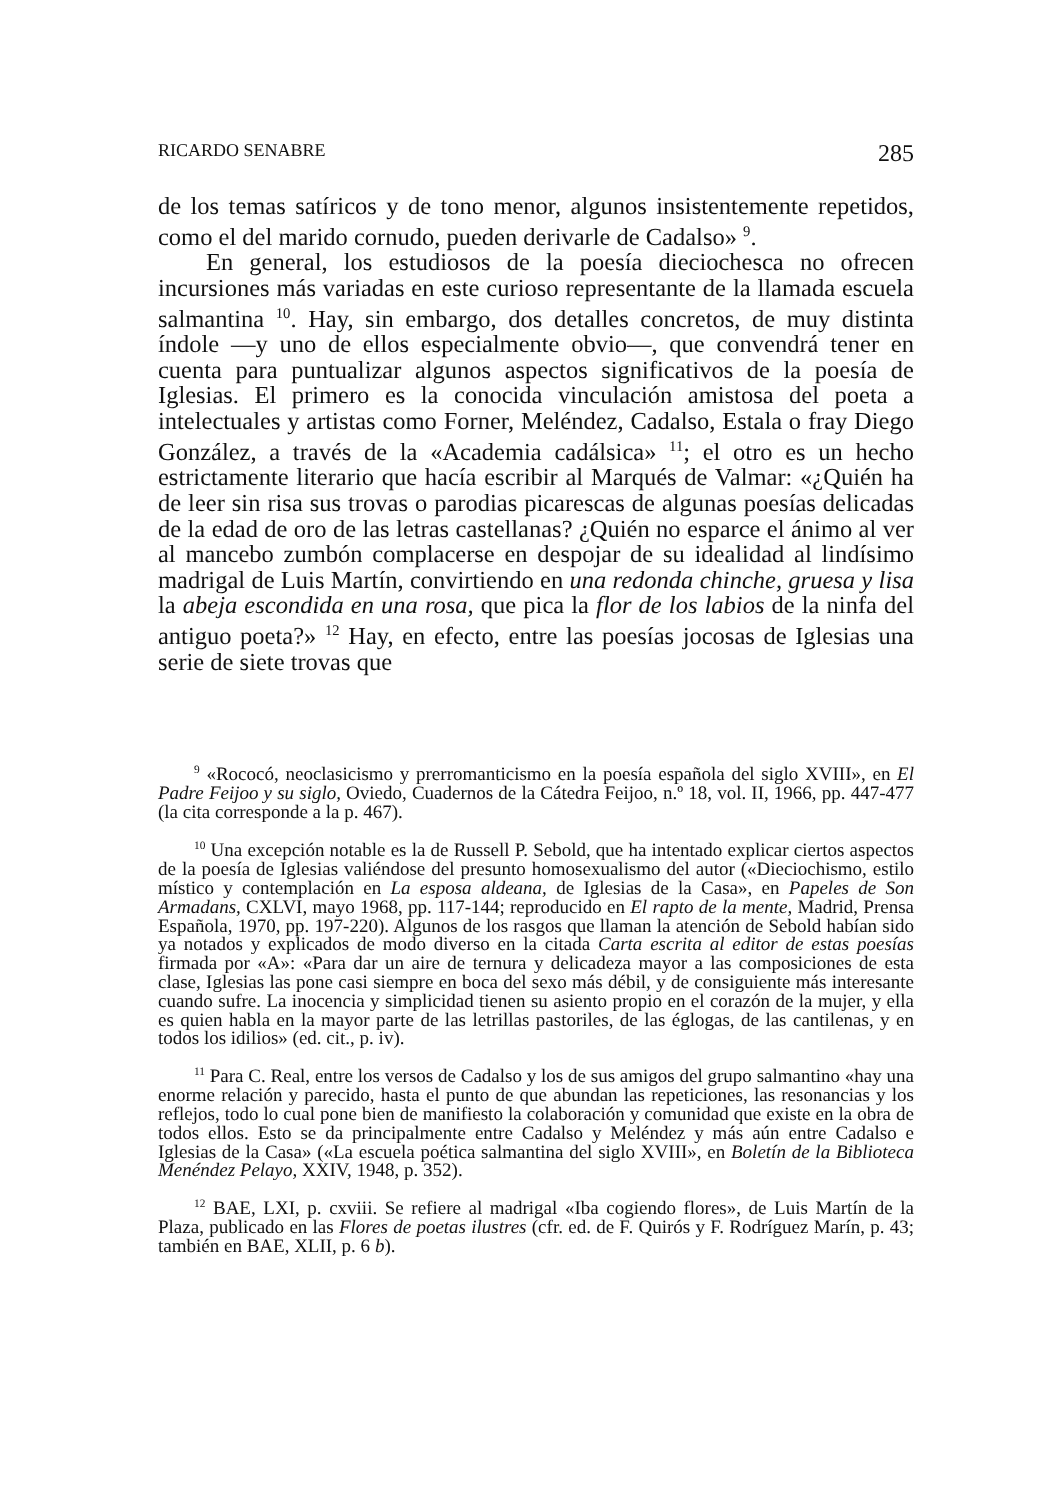RICARDO SENABRE 285
de los temas satíricos y de tono menor, algunos insistentemente repetidos, como el del marido cornudo, pueden derivarle de Cadalso» <sup>9</sup>.
En general, los estudiosos de la poesía dieciochesca no ofrecen incursiones más variadas en este curioso representante de la llamada escuela salmantina <sup>10</sup>. Hay, sin embargo, dos detalles concretos, de muy distinta índole —y uno de ellos especialmente obvio—, que convendrá tener en cuenta para puntualizar algunos aspectos significativos de la poesía de Iglesias. El primero es la conocida vinculación amistosa del poeta a intelectuales y artistas como Forner, Meléndez, Cadalso, Estala o fray Diego González, a través de la «Academia cadálsica» <sup>11</sup>; el otro es un hecho estrictamente literario que hacía escribir al Marqués de Valmar: «¿Quién ha de leer sin risa sus trovas o parodias picarescas de algunas poesías delicadas de la edad de oro de las letras castellanas? ¿Quién no esparce el ánimo al ver al mancebo zumbón complacerse en despojar de su idealidad al lindísimo madrigal de Luis Martín, convirtiendo en una redonda chinche, gruesa y lisa la abeja escondida en una rosa, que pica la flor de los labios de la ninfa del antiguo poeta?» <sup>12</sup> Hay, en efecto, entre las poesías jocosas de Iglesias una serie de siete trovas que
<sup>9</sup> «Rococó, neoclasicismo y prerromanticismo en la poesía española del siglo XVIII», en El Padre Feijoo y su siglo, Oviedo, Cuadernos de la Cátedra Feijoo, n.º 18, vol. II, 1966, pp. 447-477 (la cita corresponde a la p. 467).
<sup>10</sup> Una excepción notable es la de Russell P. Sebold, que ha intentado explicar ciertos aspectos de la poesía de Iglesias valiéndose del presunto homosexualismo del autor («Dieciochismo, estilo místico y contemplación en La esposa aldeana, de Iglesias de la Casa», en Papeles de Son Armadans, CXLVI, mayo 1968, pp. 117-144; reproducido en El rapto de la mente, Madrid, Prensa Española, 1970, pp. 197-220). Algunos de los rasgos que llaman la atención de Sebold habían sido ya notados y explicados de modo diverso en la citada Carta escrita al editor de estas poesías firmada por «A»: «Para dar un aire de ternura y delicadeza mayor a las composiciones de esta clase, Iglesias las pone casi siempre en boca del sexo más débil, y de consiguiente más interesante cuando sufre. La inocencia y simplicidad tienen su asiento propio en el corazón de la mujer, y ella es quien habla en la mayor parte de las letrillas pastoriles, de las églogas, de las cantilenas, y en todos los idilios» (ed. cit., p. iv).
<sup>11</sup> Para C. Real, entre los versos de Cadalso y los de sus amigos del grupo salmantino «hay una enorme relación y parecido, hasta el punto de que abundan las repeticiones, las resonancias y los reflejos, todo lo cual pone bien de manifiesto la colaboración y comunidad que existe en la obra de todos ellos. Esto se da principalmente entre Cadalso y Meléndez y más aún entre Cadalso e Iglesias de la Casa» («La escuela poética salmantina del siglo XVIII», en Boletín de la Biblioteca Menéndez Pelayo, XXIV, 1948, p. 352).
<sup>12</sup> BAE, LXI, p. cxviii. Se refiere al madrigal «Iba cogiendo flores», de Luis Martín de la Plaza, publicado en las Flores de poetas ilustres (cfr. ed. de F. Quirós y F. Rodríguez Marín, p. 43; también en BAE, XLII, p. 6 b).